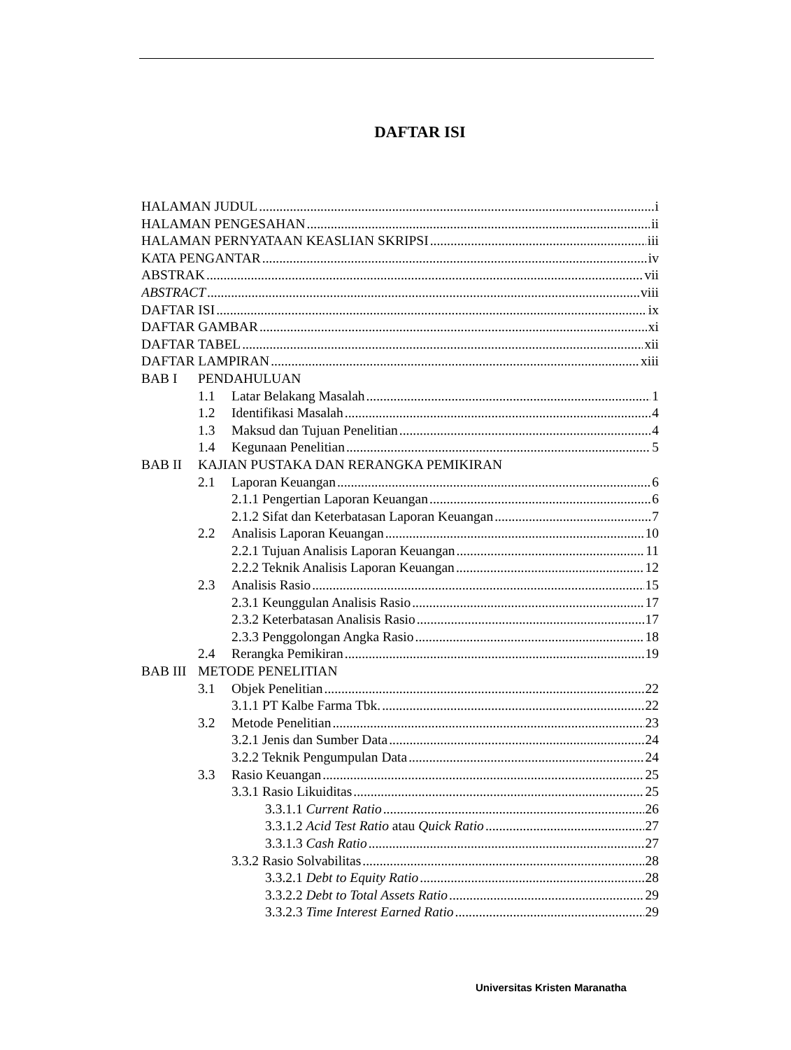DAFTAR ISI
HALAMAN JUDUL i
HALAMAN PENGESAHAN ii
HALAMAN PERNYATAAN KEASLIAN SKRIPSI iii
KATA PENGANTAR iv
ABSTRAK vii
ABSTRACT viii
DAFTAR ISI ix
DAFTAR GAMBAR xi
DAFTAR TABEL xii
DAFTAR LAMPIRAN xiii
BAB I PENDAHULUAN
1.1 Latar Belakang Masalah 1
1.2 Identifikasi Masalah 4
1.3 Maksud dan Tujuan Penelitian 4
1.4 Kegunaan Penelitian 5
BAB II KAJIAN PUSTAKA DAN RERANGKA PEMIKIRAN
2.1 Laporan Keuangan 6
2.1.1 Pengertian Laporan Keuangan 6
2.1.2 Sifat dan Keterbatasan Laporan Keuangan 7
2.2 Analisis Laporan Keuangan 10
2.2.1 Tujuan Analisis Laporan Keuangan 11
2.2.2 Teknik Analisis Laporan Keuangan 12
2.3 Analisis Rasio 15
2.3.1 Keunggulan Analisis Rasio 17
2.3.2 Keterbatasan Analisis Rasio 17
2.3.3 Penggolongan Angka Rasio 18
2.4 Rerangka Pemikiran 19
BAB III METODE PENELITIAN
3.1 Objek Penelitian 22
3.1.1 PT Kalbe Farma Tbk. 22
3.2 Metode Penelitian 23
3.2.1 Jenis dan Sumber Data 24
3.2.2 Teknik Pengumpulan Data 24
3.3 Rasio Keuangan 25
3.3.1 Rasio Likuiditas 25
3.3.1.1 Current Ratio 26
3.3.1.2 Acid Test Ratio atau Quick Ratio 27
3.3.1.3 Cash Ratio 27
3.3.2 Rasio Solvabilitas 28
3.3.2.1 Debt to Equity Ratio 28
3.3.2.2 Debt to Total Assets Ratio 29
3.3.2.3 Time Interest Earned Ratio 29
Universitas Kristen Maranatha